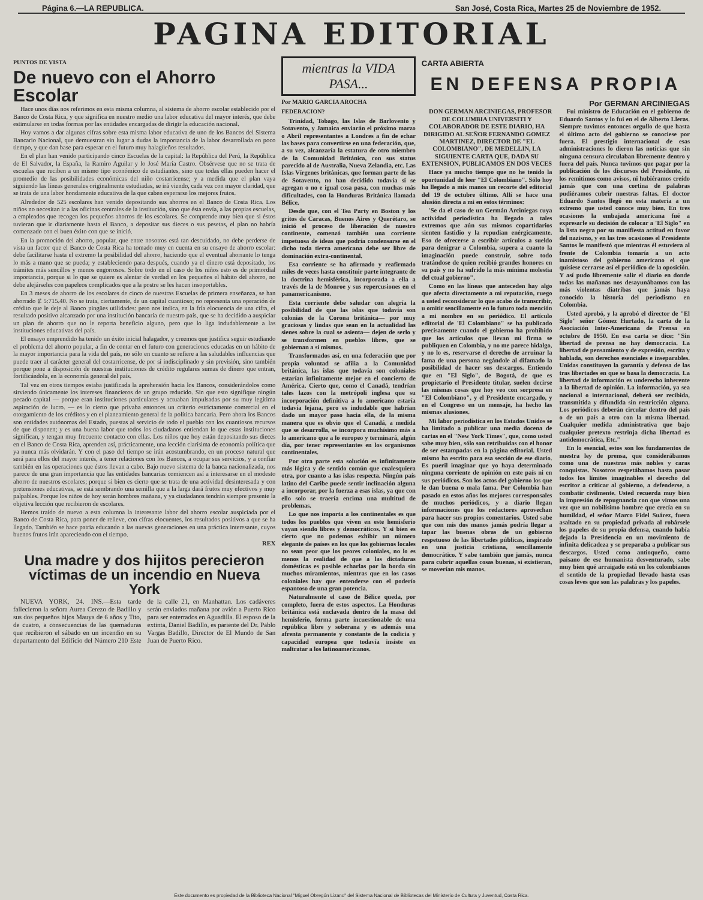Página 6.—LA REPUBLICA. San José, Costa Rica, Martes 25 de Noviembre de 1952.
PAGINA EDITORIAL
PUNTOS DE VISTA
De nuevo con el Ahorro Escolar
Hace unos días nos referimos en esta misma columna, al sistema de ahorro escolar establecido por el Banco de Costa Rica, y que significa en nuestro medio una labor educativa del mayor interés, que debe estimularse en todas formas por las entidades encargadas de dirigir la educación nacional.
Hoy vamos a dar algunas cifras sobre esta misma labor educativa de uno de los Bancos del Sistema Bancario Nacional, que demuestran sin lugar a dudas la importancia de la labor desarrollada en poco tiempo, y que dan base para esperar en el futuro muy halagüeños resultados.
En el plan han venido participando cinco Escuelas de la capital: la República del Perú, la República de El Salvador, la España, la Ramiro Aguilar y lo José María Castro. Obsérvese que no se trata de escuelas que reciben a un mismo tipo económico de estudiantes, sino que todas ellas pueden hacer el promedio de las posibilidades económicas del niño costarricense; y a medida que el plan vaya siguiendo las líneas generales originalmente estudiadas, se irá viendo, cada vez con mayor claridad, que se trata de una labor hondamente educativa de la que caben esperarse los mejores frutos.
Alrededor de 525 escolares han venido depositando sus ahorros en el Banco de Costa Rica. Los niños no necesitan ir a las oficinas centrales de la institución, sino que ésta envía, a las propias escuelas, a empleados que recogen los pequeños ahorros de los escolares. Se comprende muy bien que si éstos tuvieran que ir diariamente hasta el Banco, a depositar sus dieces o sus pesetas, el plan no habría comenzado con el buen éxito con que se inició.
En la promoción del ahorro, popular, que entre nosotros está tan descuidado, no debe perderse de vista un factor que el Banco de Costa Rica ha tomado muy en cuenta en su ensayo de ahorro escolar: debe facilitarse hasta el extremo la posibilidad del ahorro, haciendo que el eventual ahorrante lo tenga lo más a mano que se pueda; y estableciendo para después, cuando ya el dinero está depositado, los trámites más sencillos y menos engorrosos. Sobre todo en el caso de los niños esto es de primordial importancia, porque si lo que se quiere es alentar de verdad en los pequeños el hábito del ahorro, no debe alejárseles con papeleos complicados que a la postre se les hacen insoportables.
En 3 meses de ahorro de los escolares de cinco de nuestras Escuelas de primera enseñanza, se han ahorrado ₡ 5:715.40. No se trata, ciertamente, de un capital cuantioso; no representa una operación de crédito que le deje al Banco pingües utilidades: pero nos indica, en la fría elocuencia de una cifra, el resultado positivo alcanzado por una institución bancaria de nuestro país, que se ha decidido a auspiciar un plan de ahorro que no le reporta beneficio alguno, pero que lo liga indudablemente a las instituciones educativas del país.
El ensayo emprendido ha tenido un éxito inicial halagador, y creemos que justifica seguir estudiando el problema del ahorro popular, a fin de contar en el futuro con generaciones educadas en un hábito de la mayor importancia para la vida del país, no sólo en cuanto se refiere a las saludables influencias que puede traer al carácter general del costarricense, de por sí indisciplinado y sin previsión, sino también porque pone a disposición de nuestras instituciones de crédito regulares sumas de dinero que entran, fortificándola, en la economía general del país.
Tal vez en otros tiempos estaba justificada la aprehensión hacia los Bancos, considerándolos como sirviendo únicamente los intereses financieros de un grupo reducido. Sin que esto signifique ningún pecado capital — porque eran instituciones particulares y actuaban impulsadas por su muy legítima aspiración de lucro. — es lo cierto que privaba entonces un criterio estrictamente comercial en el otorgamiento de los créditos y en el planeamiento general de la política bancaria. Pero ahora los Bancos son entidades autónomas del Estado, puestas al servicio de todo el pueblo con los cuantiosos recursos de que disponen; y es una buena labor que todos los ciudadanos entiendan lo que estas instituciones significan, y tengan muy frecuente contacto con ellas. Los niños que hoy están depositando sus dieces en el Banco de Costa Rica, aprenden así, prácticamente, una lección clarísima de economía política que ya nunca más olvidarán. Y con el paso del tiempo se irán acostumbrando, en un proceso natural que será para ellos del mayor interés, a tener relaciones con los Bancos, a ocupar sus servicios, y a confiar también en las operaciones que éstos llevan a cabo. Bajo nuevo sistema de la banca nacionalizada, nos parece de una gran importancia que las entidades bancarias comiencen así a interesarse en el modesto ahorro de nuestros escolares; porque si bien es cierto que se trata de una actividad desinteresada y con pretensiones educativas, se está sembrando una semilla que a la larga dará frutos muy efectivos y muy palpables. Porque los niños de hoy serán hombres mañana, y ya ciudadanos tendrán siempre presente la objetiva lección que recibieron de escolares.
Hemos traído de nuevo a esta columna la interesante labor del ahorro escolar auspiciada por el Banco de Costa Rica, para poner de relieve, con cifras elocuentes, los resultados positivos a que se ha llegado. También se hace patria educando a las nuevas generaciones en una práctica interesante, cuyos buenos frutos irán apareciendo con el tiempo.
REX
Una madre y dos hijitos perecieron víctimas de un incendio en Nueva York
NUEVA YORK, 24. INS.—Esta tarde fallecieron la señora Aurea Cerezo de Badillo y sus dos pequeños hijos Mauya de 6 años y Tito, de cuatro, a consecuencias de las quemaduras que recibieron el sábado en un incendio en su departamento del Edificio del Número 210 Este de la calle 21, en Manhattan. Los cadáveres serán enviados mañana por avión a Puerto Rico para ser enterrados en Aguadilla. El esposo de la extinta, Daniel Badillo, es pariente del Dr. Pablo Vargas Badillo, Director de El Mundo de San Juan de Puerto Rico.
mientras la VIDA PASA...
Por MARIO GARCIA AROCHA
FEDERACION?
Trinidad, Tobago, las Islas de Barlovento y Sotavento, y Jamaica enviarán el próximo marzo o Abril representantes a Londres a fin de echar las bases para convertirse en una federación, que, a su vez, alcanzaría la estatura de otro miembro de la Comunidad Británica, con sus status parecido al de Australia, Nueva Zelandia, etc. Las Islas Vírgenes británicas, que forman parte de las de Sotavento, no han decidido todavía si se agregan o no e igual cosa pasa, con muchas más dificultades, con la Honduras Británica llamada Bélice.
Desde que, con el Tea Party en Boston y los gritos de Caracas, Buenos Aires y Querétaro, se inició el proceso de liberación de nuestro continente, comenzó también una corriente impetuosa de ideas que podría condensarse en el dicho toda tierra americana debe ser libre de dominación extra-continental.
Esa corriente se ha afirmado y reafirmado miles de veces hasta constituir parte integrante de la doctrina hemisférica, incorporada a ella a través de la de Monroe y sus repercusiones en el panamericanismo.
Esta corriente debe saludar con alegría la posibilidad de que las islas que todavía son colonias de la Corona británica— por muy graciosas y lindas que sean en la actualidad las sienes sobre la cual se asienta— dejen de serlo y se transformen en pueblos libres, que se gobiernan a si mismos.
Transformados así, en una federación que por propia voluntad se afilia a la Comunidad británica, las islas que todavía son coloniales estarían infinitamente mejor en el concierto de América. Cierto que, como el Canadá, tendrían tales lazos con la metrópoli inglesa que su incorporación definitiva a lo americano estaría todavía lejana, pero es indudable que habrían dado un mayor paso hacia ella, de la misma manera que es obvio que el Canadá, a medida que se desarrolla, se incorpora muchísimo más a lo americano que a lo europeo y terminará, algún día, por tener representantes en los organismos continentales.
Por otra parte esta solución es infinitamente más lógica y de sentido común que cualesquiera otra, por cuanto a las islas respecta. Ningún país latino del Caribe puede sentir inclinación alguna a incorporar, por la fuerza a esas islas, ya que con ello solo se traería encima una multitud de problemas.
Lo que nos importa a los continentales es que todos los pueblos que viven en este hemisferio vayan siendo libres y democráticos. Y si bien es cierto que no podemos exhibir un número elegante de países en los que los gobiernos locales no sean peor que los peores coloniales, no lo es menos la realidad de que a las dictaduras domésticas es posible echarlas por la borda sin muchos miramientos, mientras que en los casos coloniales hay que entenderse con el poderío espantoso de una gran potencia.
Naturalmente el caso de Bélice queda, por completo, fuera de estos aspectos. La Honduras británica está enclavada dentro de la masa del hemisferio, forma parte incuestionable de una república libre y soberana y es además una afrenta permanente y constante de la codicia y capacidad europea que todavía insiste en maltratar a los latinoamericanos.
CARTA ABIERTA
EN DEFENSA PROPIA
Por GERMAN ARCINIEGAS
DON GERMAN ARCINIEGAS, PROFESOR DE COLUMBIA UNIVERSITI Y COLABORADOR DE ESTE DIARIO, HA DIRIGIDO AL SEÑOR FERNANDO GOMEZ MARTINEZ, DIRECTOR DE "EL COLOMBIANO", DE MEDELLIN, LA SIGUIENTE CARTA QUE, DADA SU EXTENSION, PUBLICAMOS EN DOS VECES
Hace ya mucho tiempo que no he tenido la oportunidad de leer "El Colombiano". Sólo hoy ha llegado a mis manos un recorte del editorial del 19 de octubre último. Allí se hace una alusión directa a mi en estos términos:
'Se da el caso de un Germán Arciniegas cuya actividad periodística ha llegado a tales extremos que aún sus mismos copartidarios sienten fastidio y la repudian enérgicamente. Eso de ofrecerse a escribir artículos a sueldo para denigrar a Colombia, supera a cuanto la imaginación puede construir, sobre todo tratándose de quien recibió grandes honores en su país y no ha sufrido la más mínima molestia del ctual gobierno".
Como en las líneas que anteceden hay algo que afecta directamente a mi reputación, ruego a usted reconsiderar lo que acabo de transcribir, u omitir sencillamente en lo futuro toda mención a mi nombre en su periódico. El artículo editorial de 'El Colombiano" se ha publicado precisamente cuando el gobierno ha prohibido que los artículos que llevan mi firma se publiquen en Colombia, y no me parece hidalgo, y no lo es, reservarse el derecho de arruinar la fama de una persona negándole al difamado la posibilidad de hacer sus descargos. Entiendo que en "El Siglo", de Bogotá, de que es propietario el Presidente titular, suelen decirse las mismas cosas que hoy veo con sorpresa en "El Colombiano", y el Presidente encargado, y en el Congreso en un mensaje, ha hecho las mismas alusiones.
Mi labor periodística en los Estados Unidos se ha limitado a publicar una media docena de cartas en el "New York Times", que, como usted sabe muy bien, sólo son retribuidas con el honor de ser estampadas en la página editorial. Usted mismo ha escrito para esa sección de ese diario. Es pueril imaginar que yo haya determinado ninguna corriente de opinión en este país ni en sus periódicos. Son los actos del gobierno los que le dan buena o mala fama. Por Colombia han pasado en estos años los mejores corresponsales de muchos periódicos, y a diario llegan informaciones que los redactores aprovechan para hacer sus propios comentarios. Usted sabe que con mis dos manos jamás podría llegar a tapar las buenas obras de un gobierno respetuoso de las libertades públicas, inspirado en una justicia cristiana, sencillamente democrático. Y sabe también que jamás, nunca para cubrir aquellas cosas buenas, si existieran, se moverían mis manos.
Fui ministro de Educación en el gobierno de Eduardo Santos y lo fui en el de Alberto Lleras. Siempre tuvimos entonces orgullo de que hasta el último acto del gobierno se conociese por fuera. El prestigio internacional de esas administraciones lo dieron las noticias que sin ninguna censura circulaban libremente dentro y fuera del país. Nunca tuvimos que pagar por la publicación de los discursos del Presidente, ni los remitimos como avisos, ni hubiéramos creído jamás que con una cortina de palabras pudiéramos cubrir nuestras faltas. El doctor Eduardo Santos llegó en esta materia a un extremo que usted conoce muy bien. En tres ocasiones la embajada americana fué a expresarle su decisión de colocar a 'El Siglo" en la lista negra por su manifiesta actitud en favor del nazismo, y en las tres ocasiones el Presidente Santos le manifestó que mientras él estuviera al frente de Colombia tomaría a un acto inamistoso del gobierno americano el que quisiese cerrarse así el periódico de la oposición. Y así pudo libremente salir el diario en donde todas las mañanas nos desayunábamos con las más violentas diatribas que jamás haya conocido la historia del periodismo en Colombia.
Usted aprobó, y la aprobó el director de "El Siglo" señor Gómez Hurtado, la carta de la Asociación Inter-Americana de Prensa en octubre de 1950. En esa carta se dice: "Sin libertad de prensa no hay democracia. La libertad de pensamiento y de expresión, escrita y hablada, son derechos esenciales e inseparables. Unidas constituyen la garantía y defensa de las tras libertades en que se basa la democracia. La libertad de información es underecho inherente a la libertad de opinión. La información, ya sea nacional o internacional, deberá ser recibida, transmitida y difundida sin restricción alguna. Los periódicos deberán circular dentro del país o de un país a otro con la misma libertad. Cualquier medida administrativa que bajo cualquier pretexto restrinja dicha libertad es antidemocrática, Etc."
En lo esencial, estos son los fundamentos de nuestra ley de prensa, que considerábamos como una de nuestras más nobles y caras conquistas. Nosotros respetábamos hasta pasar todos los límites imaginables el derecho del escritor a criticar al gobierno, a defenderse, a combatir civilmente. Usted recuerda muy bien la impresión de repugnancia con que vimos una vez que un nobilísimo hombre que crecía en su humildad, el señor Marco Fidel Suárez, fuera asaltado en su propiedad privada al robársele los papeles de su propia defensa, cuando había dejado la Presidencia en un movimiento de infinita delicadeza y se preparaba a publicar sus descargos. Usted como antioqueño, como paisano de ese humanista desventurado, sabe muy bien qué arraigado está en los colombianos el sentido de la propiedad llevado hasta esas cosas leves que son las palabras y los papeles.
Este documento es propiedad de la Biblioteca Nacional "Miguel Obregón Lizano" del Sistema Nacional de Bibliotecas del Ministerio de Cultura y Juventud, Costa Rica.